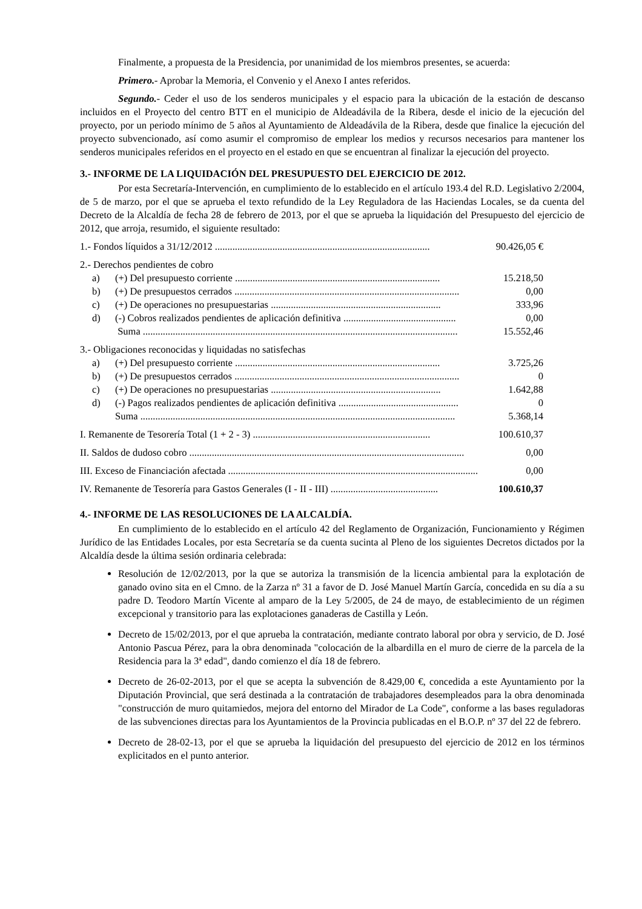Finalmente, a propuesta de la Presidencia, por unanimidad de los miembros presentes, se acuerda:
Primero.- Aprobar la Memoria, el Convenio y el Anexo I antes referidos.
Segundo.- Ceder el uso de los senderos municipales y el espacio para la ubicación de la estación de descanso incluidos en el Proyecto del centro BTT en el municipio de Aldeadávila de la Ribera, desde el inicio de la ejecución del proyecto, por un periodo mínimo de 5 años al Ayuntamiento de Aldeadávila de la Ribera, desde que finalice la ejecución del proyecto subvencionado, así como asumir el compromiso de emplear los medios y recursos necesarios para mantener los senderos municipales referidos en el proyecto en el estado en que se encuentran al finalizar la ejecución del proyecto.
3.- INFORME DE LA LIQUIDACIÓN DEL PRESUPUESTO DEL EJERCICIO DE 2012.
Por esta Secretaría-Intervención, en cumplimiento de lo establecido en el artículo 193.4 del R.D. Legislativo 2/2004, de 5 de marzo, por el que se aprueba el texto refundido de la Ley Reguladora de las Haciendas Locales, se da cuenta del Decreto de la Alcaldía de fecha 28 de febrero de 2013, por el que se aprueba la liquidación del Presupuesto del ejercicio de 2012, que arroja, resumido, el siguiente resultado:
| 1.- Fondos líquidos a 31/12/2012 ...................................................................................... | | 90.426,05 € |
| 2.- Derechos pendientes de cobro | | |
| a) | (+) Del presupuesto corriente .................................................................................. | 15.218,50 |
| b) | (+) De presupuestos cerrados .......................................................................................... | 0,00 |
| c) | (+) De operaciones no presupuestarias .................................................................... | 333,96 |
| d) | (-) Cobros realizados pendientes de aplicación definitiva ............................................. | 0,00 |
| | Suma .............................................................................................................................. | 15.552,46 |
| 3.- Obligaciones reconocidas y liquidadas no satisfechas | | |
| a) | (+) Del presupuesto corriente .................................................................................. | 3.725,26 |
| b) | (+) De presupuestos cerrados .......................................................................................... | 0 |
| c) | (+) De operaciones no presupuestarias .................................................................... | 1.642,88 |
| d) | (-) Pagos realizados pendientes de aplicación definitiva ................................................ | 0 |
| | Suma .............................................................................................................................. | 5.368,14 |
| I. Remanente de Tesorería Total (1 + 2 - 3) ....................................................................... | | 100.610,37 |
| II. Saldos de dudoso cobro .............................................................................................................. | | 0,00 |
| III. Exceso de Financiación afectada .................................................................................................... | | 0,00 |
| IV. Remanente de Tesorería para Gastos Generales (I - II - III) ........................................... | | 100.610,37 |
4.- INFORME DE LAS RESOLUCIONES DE LA ALCALDÍA.
En cumplimiento de lo establecido en el artículo 42 del Reglamento de Organización, Funcionamiento y Régimen Jurídico de las Entidades Locales, por esta Secretaría se da cuenta sucinta al Pleno de los siguientes Decretos dictados por la Alcaldía desde la última sesión ordinaria celebrada:
Resolución de 12/02/2013, por la que se autoriza la transmisión de la licencia ambiental para la explotación de ganado ovino sita en el Cmno. de la Zarza nº 31 a favor de D. José Manuel Martín García, concedida en su día a su padre D. Teodoro Martín Vicente al amparo de la Ley 5/2005, de 24 de mayo, de establecimiento de un régimen excepcional y transitorio para las explotaciones ganaderas de Castilla y León.
Decreto de 15/02/2013, por el que aprueba la contratación, mediante contrato laboral por obra y servicio, de D. José Antonio Pascua Pérez, para la obra denominada "colocación de la albardilla en el muro de cierre de la parcela de la Residencia para la 3ª edad", dando comienzo el día 18 de febrero.
Decreto de 26-02-2013, por el que se acepta la subvención de 8.429,00 €, concedida a este Ayuntamiento por la Diputación Provincial, que será destinada a la contratación de trabajadores desempleados para la obra denominada "construcción de muro quitamiedos, mejora del entorno del Mirador de La Code", conforme a las bases reguladoras de las subvenciones directas para los Ayuntamientos de la Provincia publicadas en el B.O.P. nº 37 del 22 de febrero.
Decreto de 28-02-13, por el que se aprueba la liquidación del presupuesto del ejercicio de 2012 en los términos explicitados en el punto anterior.